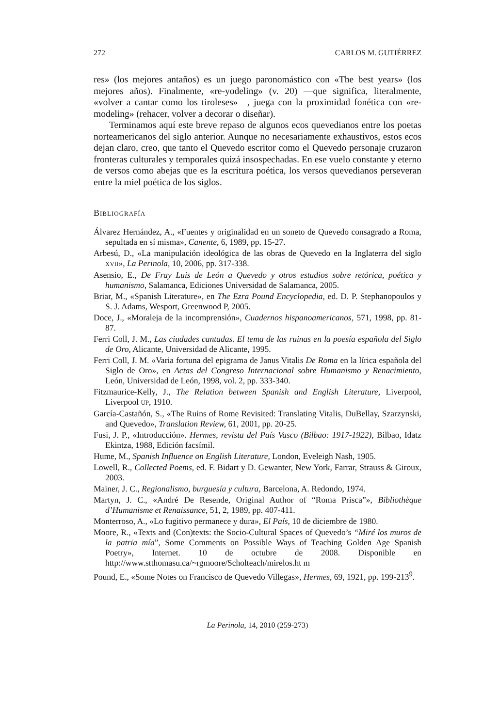272 CARLOS M. GUTIÉRREZ
res» (los mejores antaños) es un juego paronomástico con «The best years» (los mejores años). Finalmente, «re-yodeling» (v. 20) —que significa, literalmente, «volver a cantar como los tiroleses»—, juega con la proximidad fonética con «re-modeling» (rehacer, volver a decorar o diseñar).
Terminamos aquí este breve repaso de algunos ecos quevedianos entre los poetas norteamericanos del siglo anterior. Aunque no necesariamente exhaustivos, estos ecos dejan claro, creo, que tanto el Quevedo escritor como el Quevedo personaje cruzaron fronteras culturales y temporales quizá insospechadas. En ese vuelo constante y eterno de versos como abejas que es la escritura poética, los versos quevedianos perseveran entre la miel poética de los siglos.
BIBLIOGRAFÍA
Álvarez Hernández, A., «Fuentes y originalidad en un soneto de Quevedo consagrado a Roma, sepultada en sí misma», Canente, 6, 1989, pp. 15-27.
Arbesú, D., «La manipulación ideológica de las obras de Quevedo en la Inglaterra del siglo XVII», La Perinola, 10, 2006, pp. 317-338.
Asensio, E., De Fray Luis de León a Quevedo y otros estudios sobre retórica, poética y humanismo, Salamanca, Ediciones Universidad de Salamanca, 2005.
Briar, M., «Spanish Literature», en The Ezra Pound Encyclopedia, ed. D. P. Stephanopoulos y S. J. Adams, Wesport, Greenwood P, 2005.
Doce, J., «Moraleja de la incomprensión», Cuadernos hispanoamericanos, 571, 1998, pp. 81-87.
Ferri Coll, J. M., Las ciudades cantadas. El tema de las ruinas en la poesía española del Siglo de Oro, Alicante, Universidad de Alicante, 1995.
Ferri Coll, J. M. «Varia fortuna del epigrama de Janus Vitalis De Roma en la lírica española del Siglo de Oro», en Actas del Congreso Internacional sobre Humanismo y Renacimiento, León, Universidad de León, 1998, vol. 2, pp. 333-340.
Fitzmaurice-Kelly, J., The Relation between Spanish and English Literature, Liverpool, Liverpool UP, 1910.
García-Castañón, S., «The Ruins of Rome Revisited: Translating Vitalis, DuBellay, Szarzynski, and Quevedo», Translation Review, 61, 2001, pp. 20-25.
Fusi, J. P., «Introducción». Hermes, revista del País Vasco (Bilbao: 1917-1922), Bilbao, Idatz Ekintza, 1988, Edición facsímil.
Hume, M., Spanish Influence on English Literature, London, Eveleigh Nash, 1905.
Lowell, R., Collected Poems, ed. F. Bidart y D. Gewanter, New York, Farrar, Strauss & Giroux, 2003.
Mainer, J. C., Regionalismo, burguesía y cultura, Barcelona, A. Redondo, 1974.
Martyn, J. C., «André De Resende, Original Author of “Roma Prisca”», Bibliothèque d’Humanisme et Renaissance, 51, 2, 1989, pp. 407-411.
Monterroso, A., «Lo fugitivo permanece y dura», El País, 10 de diciembre de 1980.
Moore, R., «Texts and (Con)texts: the Socio-Cultural Spaces of Quevedo’s “Miré los muros de la patria mía”, Some Comments on Possible Ways of Teaching Golden Age Spanish Poetry», Internet. 10 de octubre de 2008. Disponible en http://www.stthomasu.ca/~rgmoore/Scholteach/mirelos.ht m
Pound, E., «Some Notes on Francisco de Quevedo Villegas», Hermes, 69, 1921, pp. 199-213<sup>9</sup>.
La Perinola, 14, 2010 (259-273)